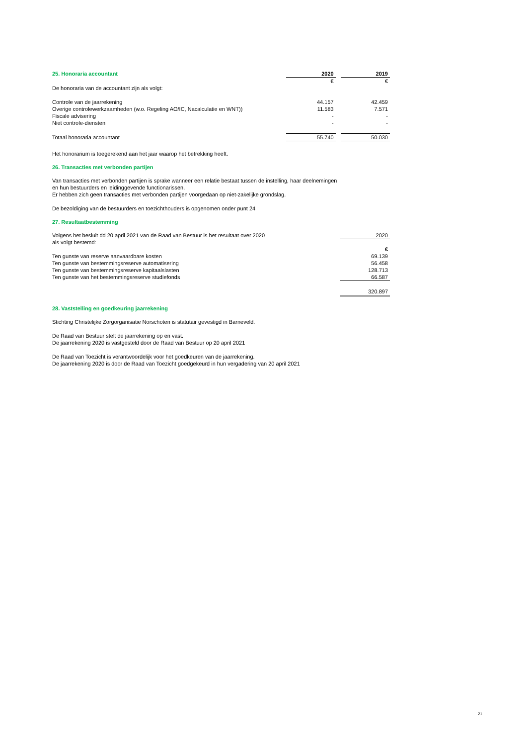| 25. Honoraria accountant | 2020 | | 2019 |
| --- | --- | --- | --- |
| | € | | € |
| De honoraria van de accountant zijn als volgt: | | | |
| Controle van de jaarrekening | 44.157 | | 42.459 |
| Overige controlewerkzaamheden (w.o. Regeling AO/IC, Nacalculatie en WNT)) | 11.583 | | 7.571 |
| Fiscale advisering | - | | - |
| Niet controle-diensten | - | | - |
| Totaal honoraria accountant | 55.740 | | 50.030 |
Het honorarium is toegerekend aan het jaar waarop het betrekking heeft.
26. Transacties met verbonden partijen
Van transacties met verbonden partijen is sprake wanneer een relatie bestaat tussen de instelling, haar deelnemingen
en hun bestuurders en leidinggevende functionarissen.
Er hebben zich geen transacties met verbonden partijen voorgedaan op niet-zakelijke grondslag.
De bezoldiging van de bestuurders en toezichthouders is opgenomen onder punt 24
27. Resultaatbestemming
| Volgens het besluit dd 20 april 2021 van de Raad van Bestuur is het resultaat over 2020 | | | 2020 |
| als volgt bestemd: | | | |
| | | | € |
| Ten gunste van reserve aanvaardbare kosten | | | 69.139 |
| Ten gunste van bestemmingsreserve automatisering | | | 56.458 |
| Ten gunste van bestemmingsreserve kapitaalslasten | | | 128.713 |
| Ten gunste van het bestemmingsreserve studiefonds | | | 66.587 |
| | | | 320.897 |
28. Vaststelling en goedkeuring jaarrekening
Stichting Christelijke Zorgorganisatie Norschoten is statutair gevestigd in Barneveld.
De Raad van Bestuur stelt de jaarrekening op en vast.
De jaarrekening 2020 is vastgesteld door de Raad van Bestuur op 20 april 2021
De Raad van Toezicht is verantwoordelijk voor het goedkeuren van de jaarrekening.
De jaarrekening 2020 is door de Raad van Toezicht goedgekeurd in hun vergadering van 20 april 2021
21